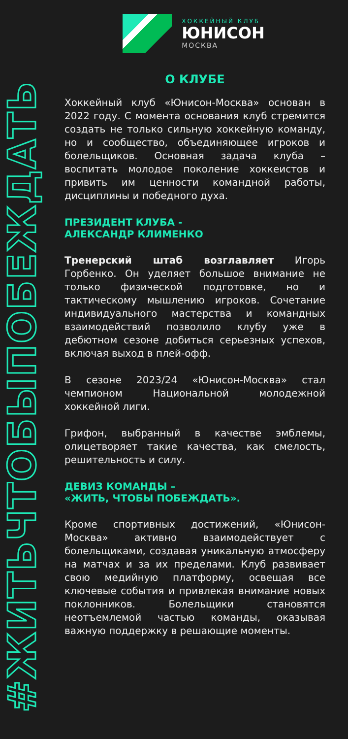#ЖИТЬЧТОБЫПОБЕЖДАТЬ
ХОККЕЙНЫЙ КЛУБ
ЮНИСОН
МОСКВА
О КЛУБЕ
Хоккейный клуб «Юнисон-Москва» основан в 2022 году. С момента основания клуб стремится создать не только сильную хоккейную команду, но и сообщество, объединяющее игроков и болельщиков. Основная задача клуба – воспитать молодое поколение хоккеистов и привить им ценности командной работы, дисциплины и победного духа.
ПРЕЗИДЕНТ КЛУБА -
АЛЕКСАНДР КЛИМЕНКО
Тренерский штаб возглавляет Игорь Горбенко. Он уделяет большое внимание не только физической подготовке, но и тактическому мышлению игроков. Сочетание индивидуального мастерства и командных взаимодействий позволило клубу уже в дебютном сезоне добиться серьезных успехов, включая выход в плей-офф.
В сезоне 2023/24 «Юнисон-Москва» стал чемпионом Национальной молодежной хоккейной лиги.
Грифон, выбранный в качестве эмблемы, олицетворяет такие качества, как смелость, решительность и силу.
ДЕВИЗ КОМАНДЫ –
«ЖИТЬ, ЧТОБЫ ПОБЕЖДАТЬ».
Кроме спортивных достижений, «Юнисон-Москва» активно взаимодействует с болельщиками, создавая уникальную атмосферу на матчах и за их пределами. Клуб развивает свою медийную платформу, освещая все ключевые события и привлекая внимание новых поклонников. Болельщики становятся неотъемлемой частью команды, оказывая важную поддержку в решающие моменты.